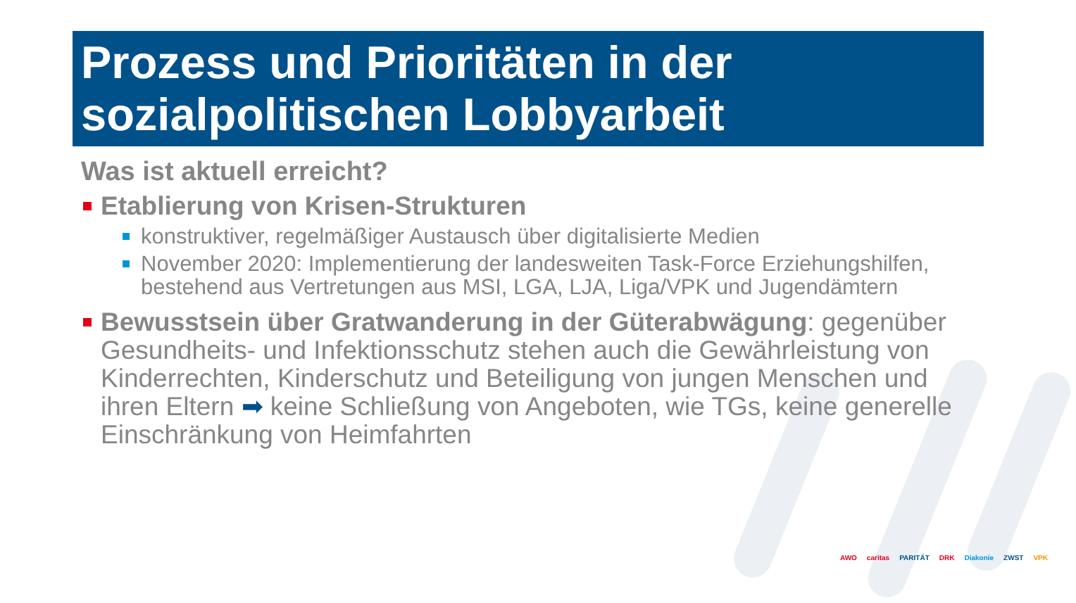Prozess und Prioritäten in der sozialpolitischen Lobbyarbeit
Was ist aktuell erreicht?
Etablierung von Krisen-Strukturen
konstruktiver, regelmäßiger Austausch über digitalisierte Medien
November 2020: Implementierung der landesweiten Task-Force Erziehungshilfen, bestehend aus Vertretungen aus MSI, LGA, LJA, Liga/VPK und Jugendämtern
Bewusstsein über Gratwanderung in der Güterabwägung: gegenüber Gesundheits- und Infektionsschutz stehen auch die Gewährleistung von Kinderrechten, Kinderschutz und Beteiligung von jungen Menschen und ihren Eltern ➡ keine Schließung von Angeboten, wie TGs, keine generelle Einschränkung von Heimfahrten
AWO caritas PARITÄT DRK Diakonie ZWST VPK